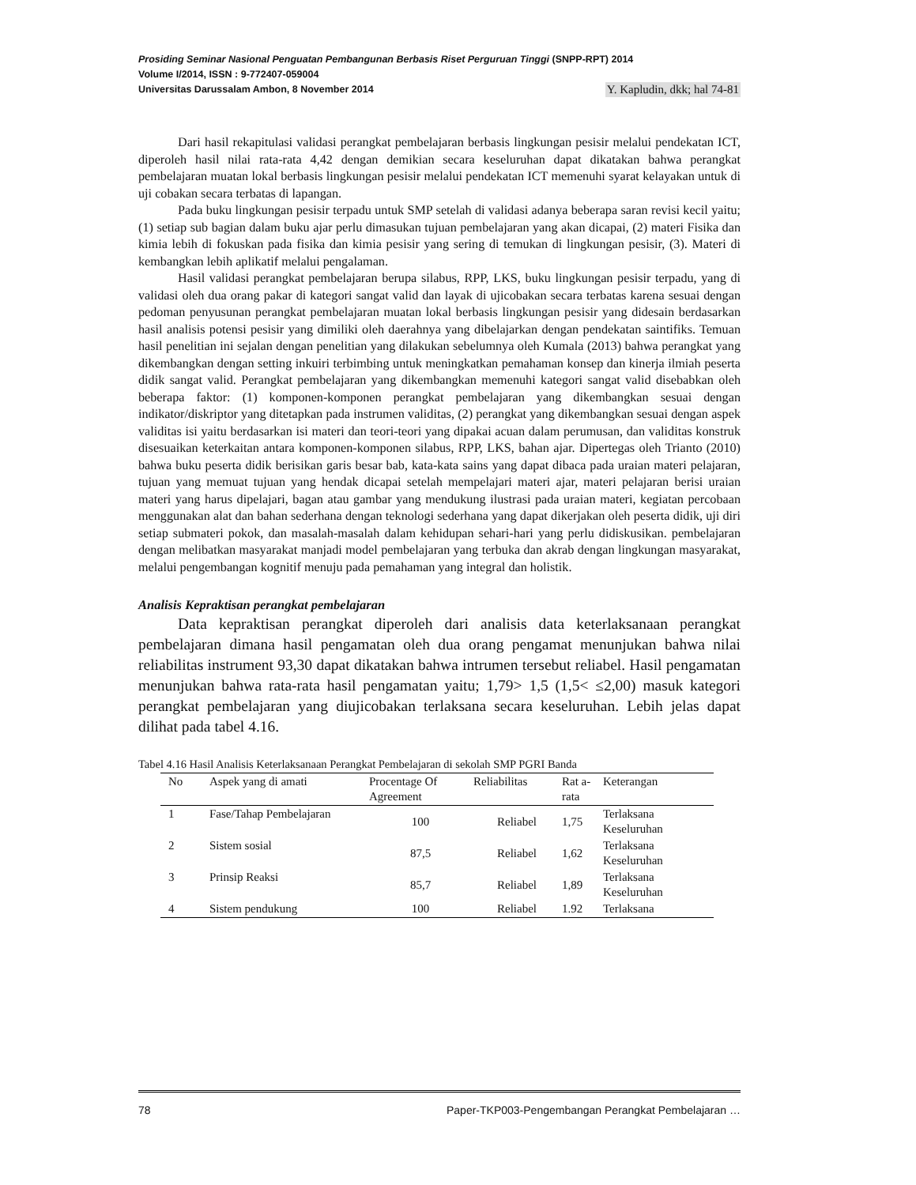Prosiding Seminar Nasional Penguatan Pembangunan Berbasis Riset Perguruan Tinggi (SNPP-RPT) 2014
Volume I/2014, ISSN : 9-772407-059004
Universitas Darussalam Ambon, 8 November 2014 Y. Kapludin, dkk; hal 74-81
Dari hasil rekapitulasi validasi perangkat pembelajaran berbasis lingkungan pesisir melalui pendekatan ICT, diperoleh hasil nilai rata-rata 4,42 dengan demikian secara keseluruhan dapat dikatakan bahwa perangkat pembelajaran muatan lokal berbasis lingkungan pesisir melalui pendekatan ICT memenuhi syarat kelayakan untuk di uji cobakan secara terbatas di lapangan.
Pada buku lingkungan pesisir terpadu untuk SMP setelah di validasi adanya beberapa saran revisi kecil yaitu; (1) setiap sub bagian dalam buku ajar perlu dimasukan tujuan pembelajaran yang akan dicapai, (2) materi Fisika dan kimia lebih di fokuskan pada fisika dan kimia pesisir yang sering di temukan di lingkungan pesisir, (3). Materi di kembangkan lebih aplikatif melalui pengalaman.
Hasil validasi perangkat pembelajaran berupa silabus, RPP, LKS, buku lingkungan pesisir terpadu, yang di validasi oleh dua orang pakar di kategori sangat valid dan layak di ujicobakan secara terbatas karena sesuai dengan pedoman penyusunan perangkat pembelajaran muatan lokal berbasis lingkungan pesisir yang didesain berdasarkan hasil analisis potensi pesisir yang dimiliki oleh daerahnya yang dibelajarkan dengan pendekatan saintifiks. Temuan hasil penelitian ini sejalan dengan penelitian yang dilakukan sebelumnya oleh Kumala (2013) bahwa perangkat yang dikembangkan dengan setting inkuiri terbimbing untuk meningkatkan pemahaman konsep dan kinerja ilmiah peserta didik sangat valid. Perangkat pembelajaran yang dikembangkan memenuhi kategori sangat valid disebabkan oleh beberapa faktor: (1) komponen-komponen perangkat pembelajaran yang dikembangkan sesuai dengan indikator/diskriptor yang ditetapkan pada instrumen validitas, (2) perangkat yang dikembangkan sesuai dengan aspek validitas isi yaitu berdasarkan isi materi dan teori-teori yang dipakai acuan dalam perumusan, dan validitas konstruk disesuaikan keterkaitan antara komponen-komponen silabus, RPP, LKS, bahan ajar. Dipertegas oleh Trianto (2010) bahwa buku peserta didik berisikan garis besar bab, kata-kata sains yang dapat dibaca pada uraian materi pelajaran, tujuan yang memuat tujuan yang hendak dicapai setelah mempelajari materi ajar, materi pelajaran berisi uraian materi yang harus dipelajari, bagan atau gambar yang mendukung ilustrasi pada uraian materi, kegiatan percobaan menggunakan alat dan bahan sederhana dengan teknologi sederhana yang dapat dikerjakan oleh peserta didik, uji diri setiap submateri pokok, dan masalah-masalah dalam kehidupan sehari-hari yang perlu didiskusikan. pembelajaran dengan melibatkan masyarakat manjadi model pembelajaran yang terbuka dan akrab dengan lingkungan masyarakat, melalui pengembangan kognitif menuju pada pemahaman yang integral dan holistik.
Analisis Kepraktisan perangkat pembelajaran
Data kepraktisan perangkat diperoleh dari analisis data keterlaksanaan perangkat pembelajaran dimana hasil pengamatan oleh dua orang pengamat menunjukan bahwa nilai reliabilitas instrument 93,30 dapat dikatakan bahwa intrumen tersebut reliabel. Hasil pengamatan menunjukan bahwa rata-rata hasil pengamatan yaitu; 1,79> 1,5 (1,5< ≤2,00) masuk kategori perangkat pembelajaran yang diujicobakan terlaksana secara keseluruhan. Lebih jelas dapat dilihat pada tabel 4.16.
Tabel 4.16 Hasil Analisis Keterlaksanaan Perangkat Pembelajaran di sekolah SMP PGRI Banda
| No | Aspek yang di amati | Procentage Of Agreement | Reliabilitas | Rat a-rata | Keterangan |
| --- | --- | --- | --- | --- | --- |
| 1 | Fase/Tahap Pembelajaran | 100 | Reliabel | 1,75 | Terlaksana Keseluruhan |
| 2 | Sistem sosial | 87,5 | Reliabel | 1,62 | Terlaksana Keseluruhan |
| 3 | Prinsip Reaksi | 85,7 | Reliabel | 1,89 | Terlaksana Keseluruhan |
| 4 | Sistem pendukung | 100 | Reliabel | 1.92 | Terlaksana |
78 Paper-TKP003-Pengembangan Perangkat Pembelajaran …